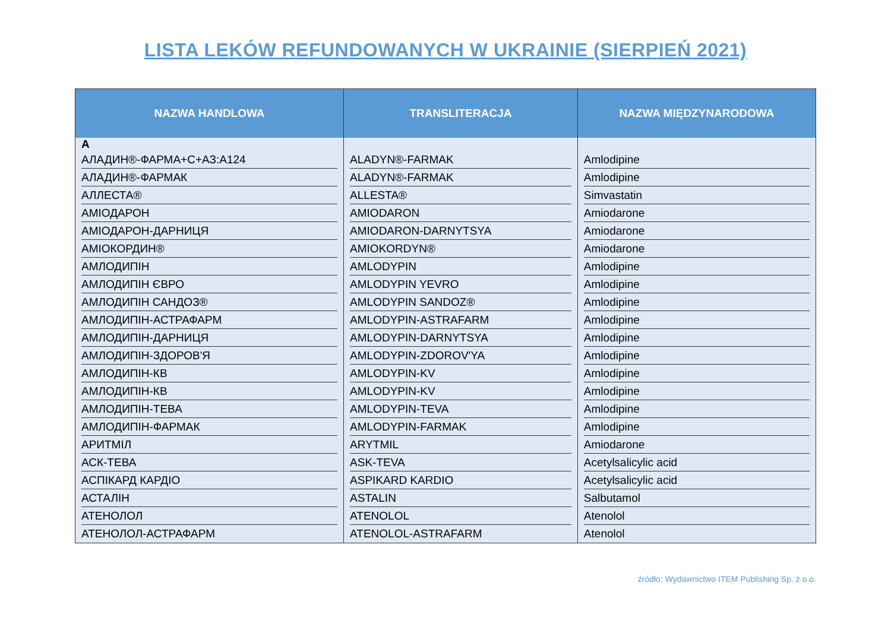LISTA LEKÓW REFUNDOWANYCH W UKRAINIE (SIERPIEŃ 2021)
| NAZWA HANDLOWA | TRANSLITERACJA | NAZWA MIĘDZYNARODOWA |
| --- | --- | --- |
| А АЛАДИН®-ФАРМА+С+АЗ:А124 | ALADYN®-FARMAK | Amlodipine |
| АЛАДИН®-ФАРМАК | ALADYN®-FARMAK | Amlodipine |
| АЛЛЕСТА® | ALLESTA® | Simvastatin |
| АМІОДАРОН | AMIODARON | Amiodarone |
| АМІОДАРОН-ДАРНИЦЯ | AMIODARON-DARNYTSYA | Amiodarone |
| АМІОКОРДИН® | AMIOKORDYN® | Amiodarone |
| АМЛОДИПІН | AMLODYPIN | Amlodipine |
| АМЛОДИПІН ЄВРО | AMLODYPIN YEVRO | Amlodipine |
| АМЛОДИПІН САНДОЗ® | AMLODYPIN SANDOZ® | Amlodipine |
| АМЛОДИПІН-АСТРАФАРМ | AMLODYPIN-ASTRAFARM | Amlodipine |
| АМЛОДИПІН-ДАРНИЦЯ | AMLODYPIN-DARNYTSYA | Amlodipine |
| АМЛОДИПІН-ЗДОРОВ'Я | AMLODYPIN-ZDOROV'YA | Amlodipine |
| АМЛОДИПІН-КВ | AMLODYPIN-KV | Amlodipine |
| АМЛОДИПІН-КВ | AMLODYPIN-KV | Amlodipine |
| АМЛОДИПІН-ТЕВА | AMLODYPIN-TEVA | Amlodipine |
| АМЛОДИПІН-ФАРМАК | AMLODYPIN-FARMAK | Amlodipine |
| АРИТМІЛ | ARYTMIL | Amiodarone |
| АСК-ТЕВА | ASK-TEVA | Acetylsalicylic acid |
| АСПІКАРД КАРДІО | ASPIKARD KARDIO | Acetylsalicylic acid |
| АСТАЛІН | ASTALIN | Salbutamol |
| АТЕНОЛОЛ | ATENOLOL | Atenolol |
| АТЕНОЛОЛ-АСТРАФАРМ | ATENOLOL-ASTRAFARM | Atenolol |
źródło: Wydawnictwo ITEM Publishing Sp. z o.o.